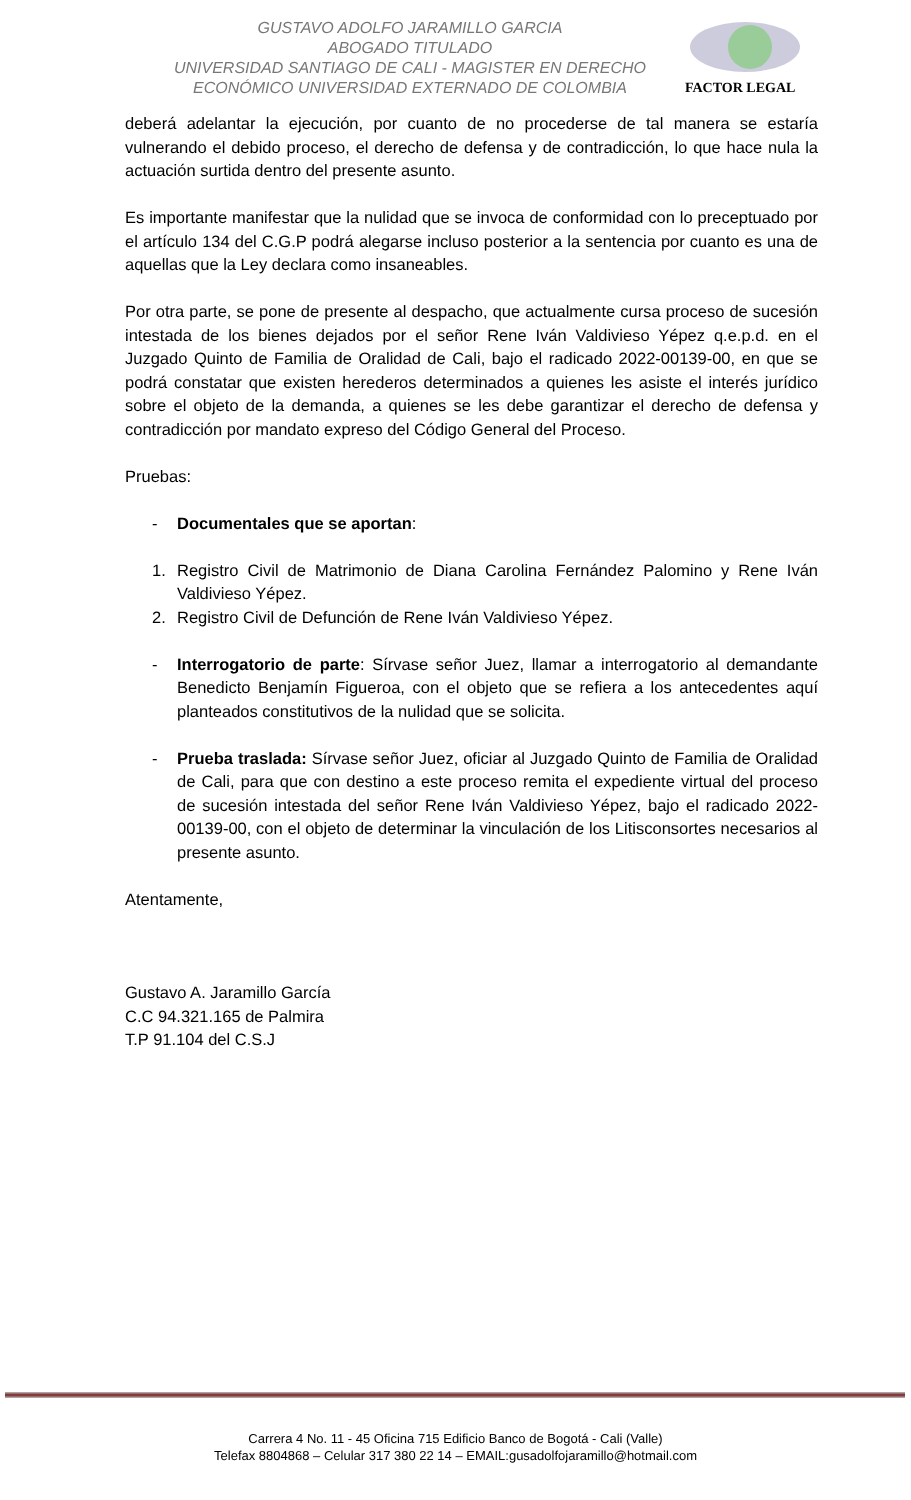GUSTAVO ADOLFO JARAMILLO GARCIA
ABOGADO TITULADO
UNIVERSIDAD SANTIAGO DE CALI - MAGISTER EN DERECHO
ECONÓMICO UNIVERSIDAD EXTERNADO DE COLOMBIA
FACTOR LEGAL
deberá adelantar la ejecución, por cuanto de no procederse de tal manera se estaría vulnerando el debido proceso, el derecho de defensa y de contradicción, lo que hace nula la actuación surtida dentro del presente asunto.
Es importante manifestar que la nulidad que se invoca de conformidad con lo preceptuado por el artículo 134 del C.G.P podrá alegarse incluso posterior a la sentencia por cuanto es una de aquellas que la Ley declara como insaneables.
Por otra parte, se pone de presente al despacho, que actualmente cursa proceso de sucesión intestada de los bienes dejados por el señor Rene Iván Valdivieso Yépez q.e.p.d. en el Juzgado Quinto de Familia de Oralidad de Cali, bajo el radicado 2022-00139-00, en que se podrá constatar que existen herederos determinados a quienes les asiste el interés jurídico sobre el objeto de la demanda, a quienes se les debe garantizar el derecho de defensa y contradicción por mandato expreso del Código General del Proceso.
Pruebas:
- Documentales que se aportan:
1. Registro Civil de Matrimonio de Diana Carolina Fernández Palomino y Rene Iván Valdivieso Yépez.
2. Registro Civil de Defunción de Rene Iván Valdivieso Yépez.
- Interrogatorio de parte: Sírvase señor Juez, llamar a interrogatorio al demandante Benedicto Benjamín Figueroa, con el objeto que se refiera a los antecedentes aquí planteados constitutivos de la nulidad que se solicita.
- Prueba traslada: Sírvase señor Juez, oficiar al Juzgado Quinto de Familia de Oralidad de Cali, para que con destino a este proceso remita el expediente virtual del proceso de sucesión intestada del señor Rene Iván Valdivieso Yépez, bajo el radicado 2022-00139-00, con el objeto de determinar la vinculación de los Litisconsortes necesarios al presente asunto.
Atentamente,
Gustavo A. Jaramillo García
C.C 94.321.165 de Palmira
T.P 91.104 del C.S.J
Carrera 4 No. 11 - 45 Oficina 715 Edificio Banco de Bogotá - Cali (Valle)
Telefax 8804868 – Celular 317 380 22 14 – EMAIL:gusadolfojaramillo@hotmail.com